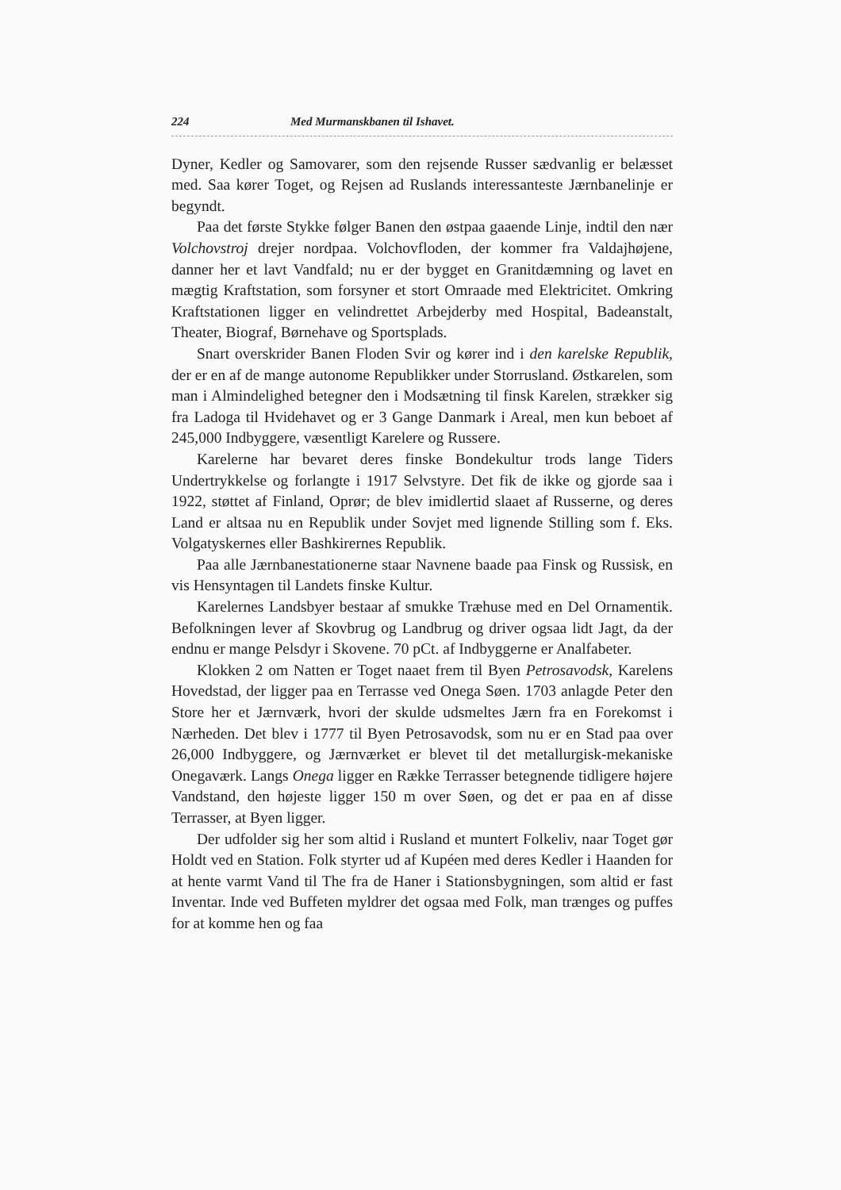224 Med Murmanskbanen til Ishavet.
Dyner, Kedler og Samovarer, som den rejsende Russer sædvanlig er belæsset med. Saa kører Toget, og Rejsen ad Ruslands interessanteste Jærnbanelinje er begyndt.
Paa det første Stykke følger Banen den østpaa gaaende Linje, indtil den nær Volchovstroj drejer nordpaa. Volchovfloden, der kommer fra Valdajhøjene, danner her et lavt Vandfald; nu er der bygget en Granitdæmning og lavet en mægtig Kraftstation, som forsyner et stort Omraade med Elektricitet. Omkring Kraftstationen ligger en velindrettet Arbejderby med Hospital, Badeanstalt, Theater, Biograf, Børnehave og Sportsplads.
Snart overskrider Banen Floden Svir og kører ind i den karelske Republik, der er en af de mange autonome Republikker under Storrusland. Østkarelen, som man i Almindelighed betegner den i Modsætning til finsk Karelen, strækker sig fra Ladoga til Hvidehavet og er 3 Gange Danmark i Areal, men kun beboet af 245,000 Indbyggere, væsentligt Karelere og Russere.
Karelerne har bevaret deres finske Bondekultur trods lange Tiders Undertrykkelse og forlangte i 1917 Selvstyre. Det fik de ikke og gjorde saa i 1922, støttet af Finland, Oprør; de blev imidlertid slaaet af Russerne, og deres Land er altsaa nu en Republik under Sovjet med lignende Stilling som f. Eks. Volgatyskernes eller Bashkirernes Republik.
Paa alle Jærnbanestationerne staar Navnene baade paa Finsk og Russisk, en vis Hensyntagen til Landets finske Kultur.
Karelernes Landsbyer bestaar af smukke Træhuse med en Del Ornamentik. Befolkningen lever af Skovbrug og Landbrug og driver ogsaa lidt Jagt, da der endnu er mange Pelsdyr i Skovene. 70 pCt. af Indbyggerne er Analfabeter.
Klokken 2 om Natten er Toget naaet frem til Byen Petrosavodsk, Karelens Hovedstad, der ligger paa en Terrasse ved Onega Søen. 1703 anlagde Peter den Store her et Jærnværk, hvori der skulde udsmeltes Jærn fra en Forekomst i Nærheden. Det blev i 1777 til Byen Petrosavodsk, som nu er en Stad paa over 26,000 Indbyggere, og Jærnværket er blevet til det metallurgisk-mekaniske Onegaværk. Langs Onega ligger en Række Terrasser betegnende tidligere højere Vandstand, den højeste ligger 150 m over Søen, og det er paa en af disse Terrasser, at Byen ligger.
Der udfolder sig her som altid i Rusland et muntert Folkeliv, naar Toget gør Holdt ved en Station. Folk styrter ud af Kupéen med deres Kedler i Haanden for at hente varmt Vand til The fra de Haner i Stationsbygningen, som altid er fast Inventar. Inde ved Buffeten myldrer det ogsaa med Folk, man trænges og puffes for at komme hen og faa